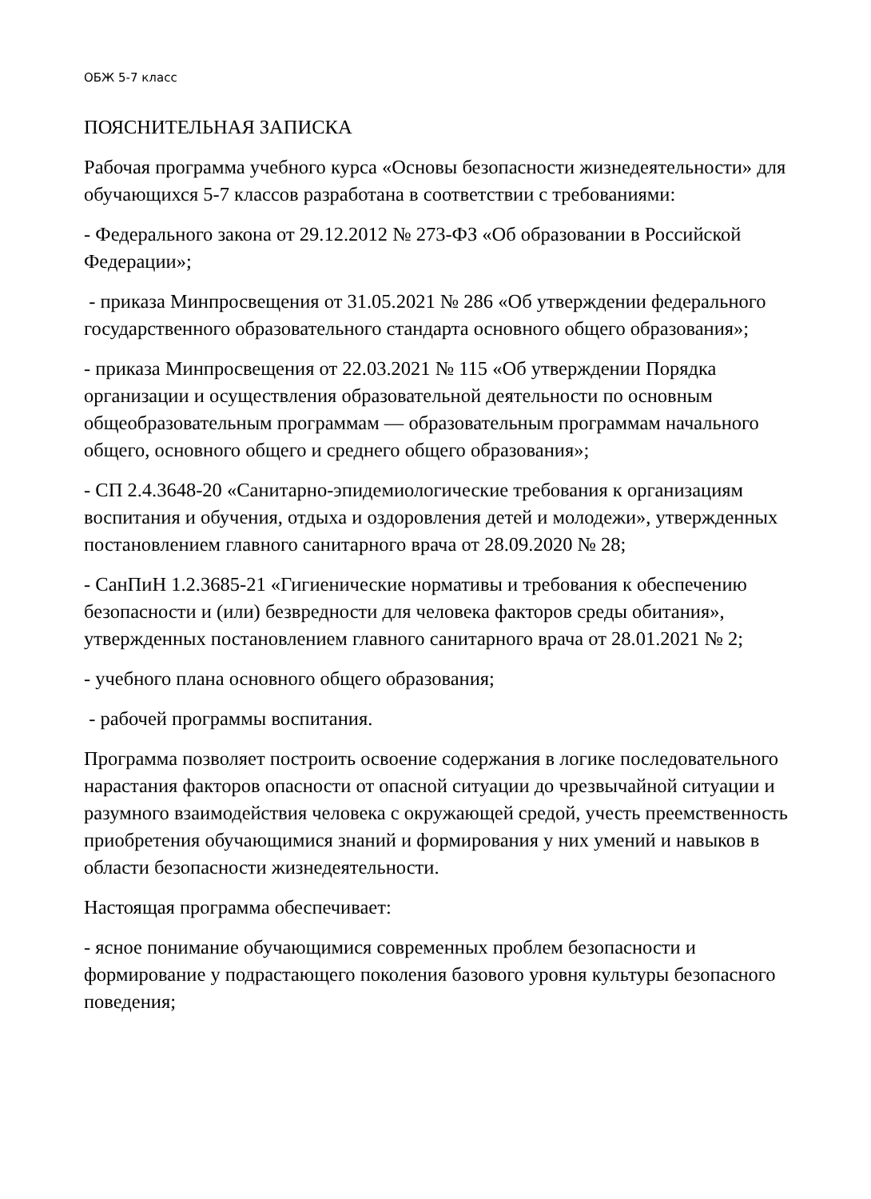ОБЖ 5-7 класс
ПОЯСНИТЕЛЬНАЯ ЗАПИСКА
Рабочая программа учебного курса «Основы безопасности жизнедеятельности» для обучающихся 5-7 классов разработана в соответствии с требованиями:
- Федерального закона от 29.12.2012 № 273-ФЗ «Об образовании в Российской Федерации»;
- приказа Минпросвещения от 31.05.2021 № 286 «Об утверждении федерального государственного образовательного стандарта основного общего образования»;
- приказа Минпросвещения от 22.03.2021 № 115 «Об утверждении Порядка организации и осуществления образовательной деятельности по основным общеобразовательным программам — образовательным программам начального общего, основного общего и среднего общего образования»;
- СП 2.4.3648-20 «Санитарно-эпидемиологические требования к организациям воспитания и обучения, отдыха и оздоровления детей и молодежи», утвержденных постановлением главного санитарного врача от 28.09.2020 № 28;
- СанПиН 1.2.3685-21 «Гигиенические нормативы и требования к обеспечению безопасности и (или) безвредности для человека факторов среды обитания», утвержденных постановлением главного санитарного врача от 28.01.2021 № 2;
- учебного плана основного общего образования;
- рабочей программы воспитания.
Программа позволяет построить освоение содержания в логике последовательного нарастания факторов опасности от опасной ситуации до чрезвычайной ситуации и разумного взаимодействия человека с окружающей средой, учесть преемственность приобретения обучающимися знаний и формирования у них умений и навыков в области безопасности жизнедеятельности.
Настоящая программа обеспечивает:
- ясное понимание обучающимися современных проблем безопасности и формирование у подрастающего поколения базового уровня культуры безопасного поведения;